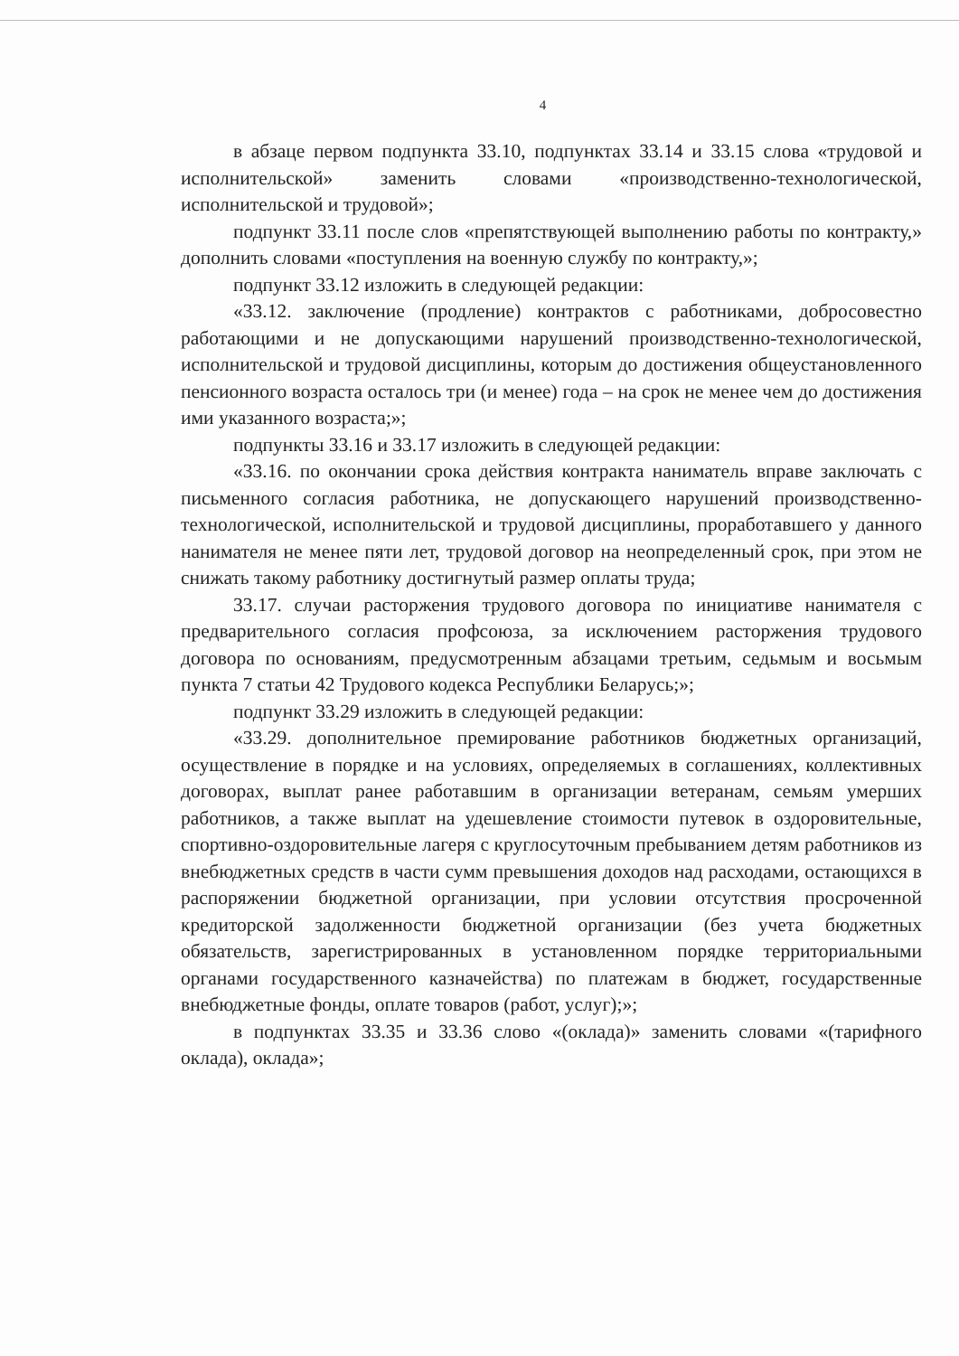4
в абзаце первом подпункта 33.10, подпунктах 33.14 и 33.15 слова «трудовой и исполнительской» заменить словами «производственно-технологической, исполнительской и трудовой»;
подпункт 33.11 после слов «препятствующей выполнению работы по контракту,» дополнить словами «поступления на военную службу по контракту,»;
подпункт 33.12 изложить в следующей редакции:
«33.12. заключение (продление) контрактов с работниками, добросовестно работающими и не допускающими нарушений производственно-технологической, исполнительской и трудовой дисциплины, которым до достижения общеустановленного пенсионного возраста осталось три (и менее) года – на срок не менее чем до достижения ими указанного возраста;»;
подпункты 33.16 и 33.17 изложить в следующей редакции:
«33.16. по окончании срока действия контракта наниматель вправе заключать с письменного согласия работника, не допускающего нарушений производственно-технологической, исполнительской и трудовой дисциплины, проработавшего у данного нанимателя не менее пяти лет, трудовой договор на неопределенный срок, при этом не снижать такому работнику достигнутый размер оплаты труда;
33.17. случаи расторжения трудового договора по инициативе нанимателя с предварительного согласия профсоюза, за исключением расторжения трудового договора по основаниям, предусмотренным абзацами третьим, седьмым и восьмым пункта 7 статьи 42 Трудового кодекса Республики Беларусь;»;
подпункт 33.29 изложить в следующей редакции:
«33.29. дополнительное премирование работников бюджетных организаций, осуществление в порядке и на условиях, определяемых в соглашениях, коллективных договорах, выплат ранее работавшим в организации ветеранам, семьям умерших работников, а также выплат на удешевление стоимости путевок в оздоровительные, спортивно-оздоровительные лагеря с круглосуточным пребыванием детям работников из внебюджетных средств в части сумм превышения доходов над расходами, остающихся в распоряжении бюджетной организации, при условии отсутствия просроченной кредиторской задолженности бюджетной организации (без учета бюджетных обязательств, зарегистрированных в установленном порядке территориальными органами государственного казначейства) по платежам в бюджет, государственные внебюджетные фонды, оплате товаров (работ, услуг);»;
в подпунктах 33.35 и 33.36 слово «(оклада)» заменить словами «(тарифного оклада), оклада»;